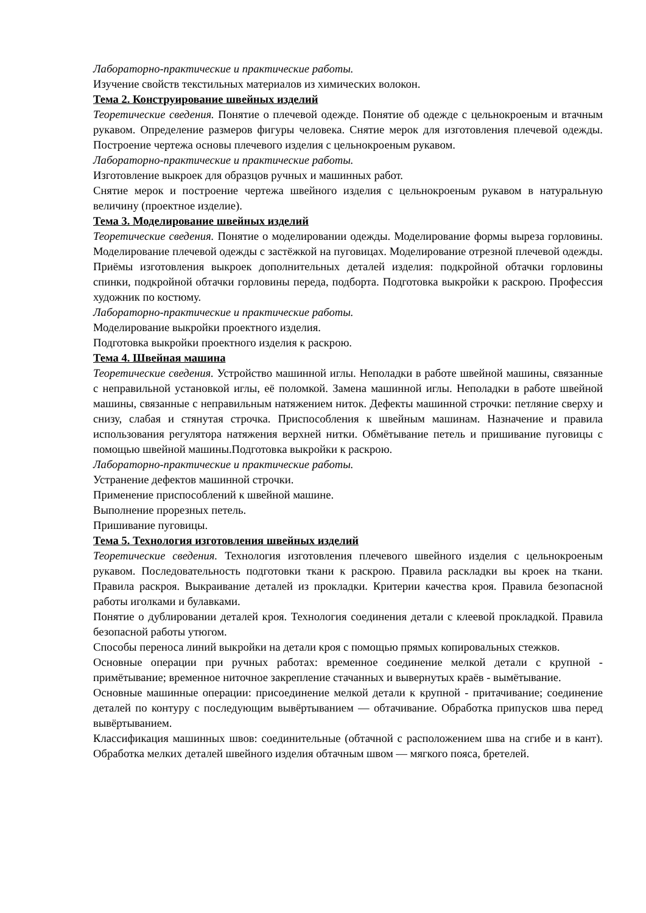Лабораторно-практические и практические работы.
Изучение свойств текстильных материалов из химических волокон.
Тема 2. Конструирование швейных изделий
Теоретические сведения. Понятие о плечевой одежде. Понятие об одежде с цельнокроеным и втачным рукавом. Определение размеров фигуры человека. Снятие мерок для изготовления плечевой одежды. Построение чертежа основы плечевого изделия с цельнокроеным рукавом.
Лабораторно-практические и практические работы.
Изготовление выкроек для образцов ручных и машинных работ.
Снятие мерок и построение чертежа швейного изделия с цельнокроеным рукавом в натуральную величину (проектное изделие).
Тема 3. Моделирование швейных изделий
Теоретические сведения. Понятие о моделировании одежды. Моделирование формы выреза горловины. Моделирование плечевой одежды с застёжкой на пуговицах. Моделирование отрезной плечевой одежды. Приёмы изготовления выкроек дополнительных деталей изделия: подкройной обтачки горловины спинки, подкройной обтачки горловины переда, подборта. Подготовка выкройки к раскрою. Профессия художник по костюму.
Лабораторно-практические и практические работы.
Моделирование выкройки проектного изделия.
Подготовка выкройки проектного изделия к раскрою.
Тема 4. Швейная машина
Теоретические сведения. Устройство машинной иглы. Неполадки в работе швейной машины, связанные с неправильной установкой иглы, её поломкой. Замена машинной иглы. Неполадки в работе швейной машины, связанные с неправильным натяжением ниток. Дефекты машинной строчки: петляние сверху и снизу, слабая и стянутая строчка. Приспособления к швейным машинам. Назначение и правила использования регулятора натяжения верхней нитки. Обмётывание петель и пришивание пуговицы с помощью швейной машины.Подготовка выкройки к раскрою.
Лабораторно-практические и практические работы.
Устранение дефектов машинной строчки.
Применение приспособлений к швейной машине.
Выполнение прорезных петель.
Пришивание пуговицы.
Тема 5. Технология изготовления швейных изделий
Теоретические сведения. Технология изготовления плечевого швейного изделия с цельнокроеным рукавом. Последовательность подготовки ткани к раскрою. Правила раскладки вы кроек на ткани. Правила раскроя. Выкраивание деталей из прокладки. Критерии качества кроя. Правила безопасной работы иголками и булавками.
Понятие о дублировании деталей кроя. Технология соединения детали с клеевой прокладкой. Правила безопасной работы утюгом.
Способы переноса линий выкройки на детали кроя с помощью прямых копировальных стежков.
Основные операции при ручных работах: временное соединение мелкой детали с крупной - примётывание; временное ниточное закрепление стачанных и вывернутых краёв - вымётывание.
Основные машинные операции: присоединение мелкой детали к крупной - притачивание; соединение деталей по контуру с последующим вывёртыванием — обтачивание. Обработка припусков шва перед вывёртыванием.
Классификация машинных швов: соединительные (обтачной с расположением шва на сгибе и в кант). Обработка мелких деталей швейного изделия обтачным швом — мягкого пояса, бретелей.